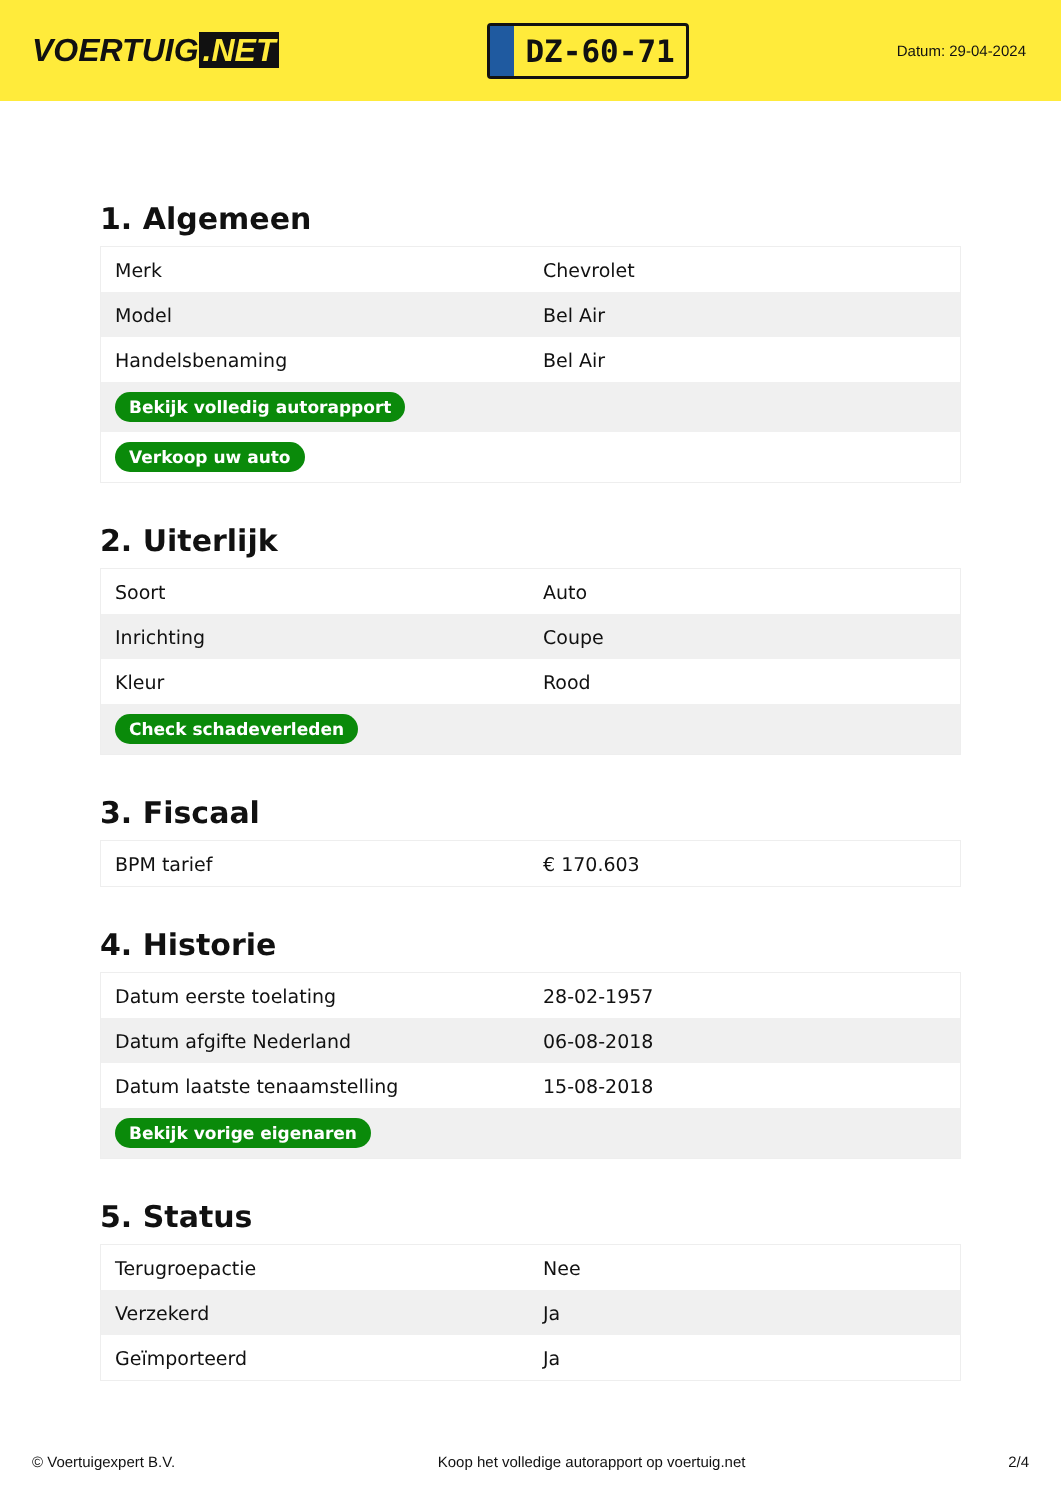VOERTUIG.NET
DZ-60-71
Datum: 29-04-2024
1. Algemeen
| Merk | Chevrolet |
| Model | Bel Air |
| Handelsbenaming | Bel Air |
| Bekijk volledig autorapport | |
| Verkoop uw auto | |
2. Uiterlijk
| Soort | Auto |
| Inrichting | Coupe |
| Kleur | Rood |
| Check schadeverleden | |
3. Fiscaal
| BPM tarief | € 170.603 |
4. Historie
| Datum eerste toelating | 28-02-1957 |
| Datum afgifte Nederland | 06-08-2018 |
| Datum laatste tenaamstelling | 15-08-2018 |
| Bekijk vorige eigenaren | |
5. Status
| Terugroepactie | Nee |
| Verzekerd | Ja |
| Geïmporteerd | Ja |
© Voertuigexpert B.V. Koop het volledige autorapport op voertuig.net 2/4